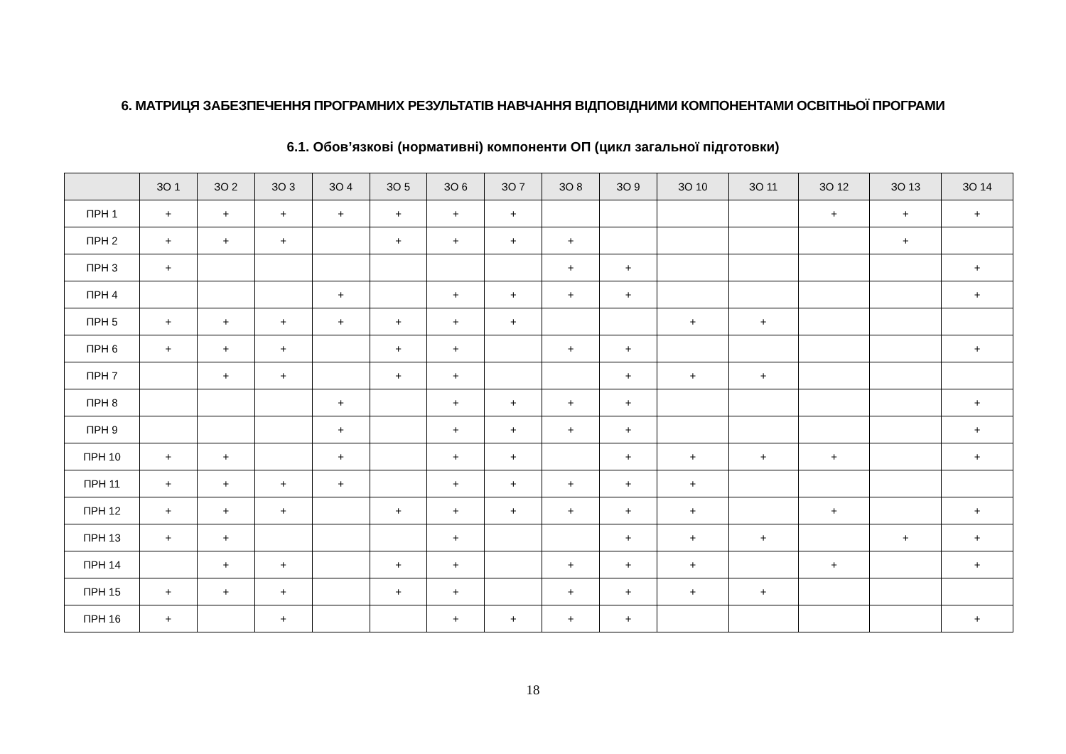6. МАТРИЦЯ ЗАБЕЗПЕЧЕННЯ ПРОГРАМНИХ РЕЗУЛЬТАТІВ НАВЧАННЯ ВІДПОВІДНИМИ КОМПОНЕНТАМИ ОСВІТНЬОЇ ПРОГРАМИ
6.1. Обов’язкові (нормативні) компоненти ОП (цикл загальної підготовки)
| | ЗО 1 | ЗО 2 | ЗО 3 | ЗО 4 | ЗО 5 | ЗО 6 | ЗО 7 | ЗО 8 | ЗО 9 | ЗО 10 | ЗО 11 | ЗО 12 | ЗО 13 | ЗО 14 |
| --- | --- | --- | --- | --- | --- | --- | --- | --- | --- | --- | --- | --- | --- | --- |
| ПРН 1 | + | + | + | + | + | + | + | | | | | + | + | + |
| ПРН 2 | + | + | + | | + | + | + | + | | | | | + | |
| ПРН 3 | + | | | | | | | + | + | | | | | + |
| ПРН 4 | | | | + | | + | + | + | + | | | | | + |
| ПРН 5 | + | + | + | + | + | + | + | | | + | + | | | |
| ПРН 6 | + | + | + | | + | + | | + | + | | | | | + |
| ПРН 7 | | + | + | | + | + | | | + | + | + | | | |
| ПРН 8 | | | | + | | + | + | + | + | | | | | + |
| ПРН 9 | | | | + | | + | + | + | + | | | | | + |
| ПРН 10 | + | + | | + | | + | + | | + | + | + | + | | + |
| ПРН 11 | + | + | + | + | | + | + | + | + | + | | | | |
| ПРН 12 | + | + | + | | + | + | + | + | + | + | | + | | + |
| ПРН 13 | + | + | | | | + | | | + | + | + | | + | + |
| ПРН 14 | | + | + | | + | + | | + | + | + | | + | | + |
| ПРН 15 | + | + | + | | + | + | | + | + | + | + | | | |
| ПРН 16 | + | | + | | | + | + | + | + | | | | | + |
18